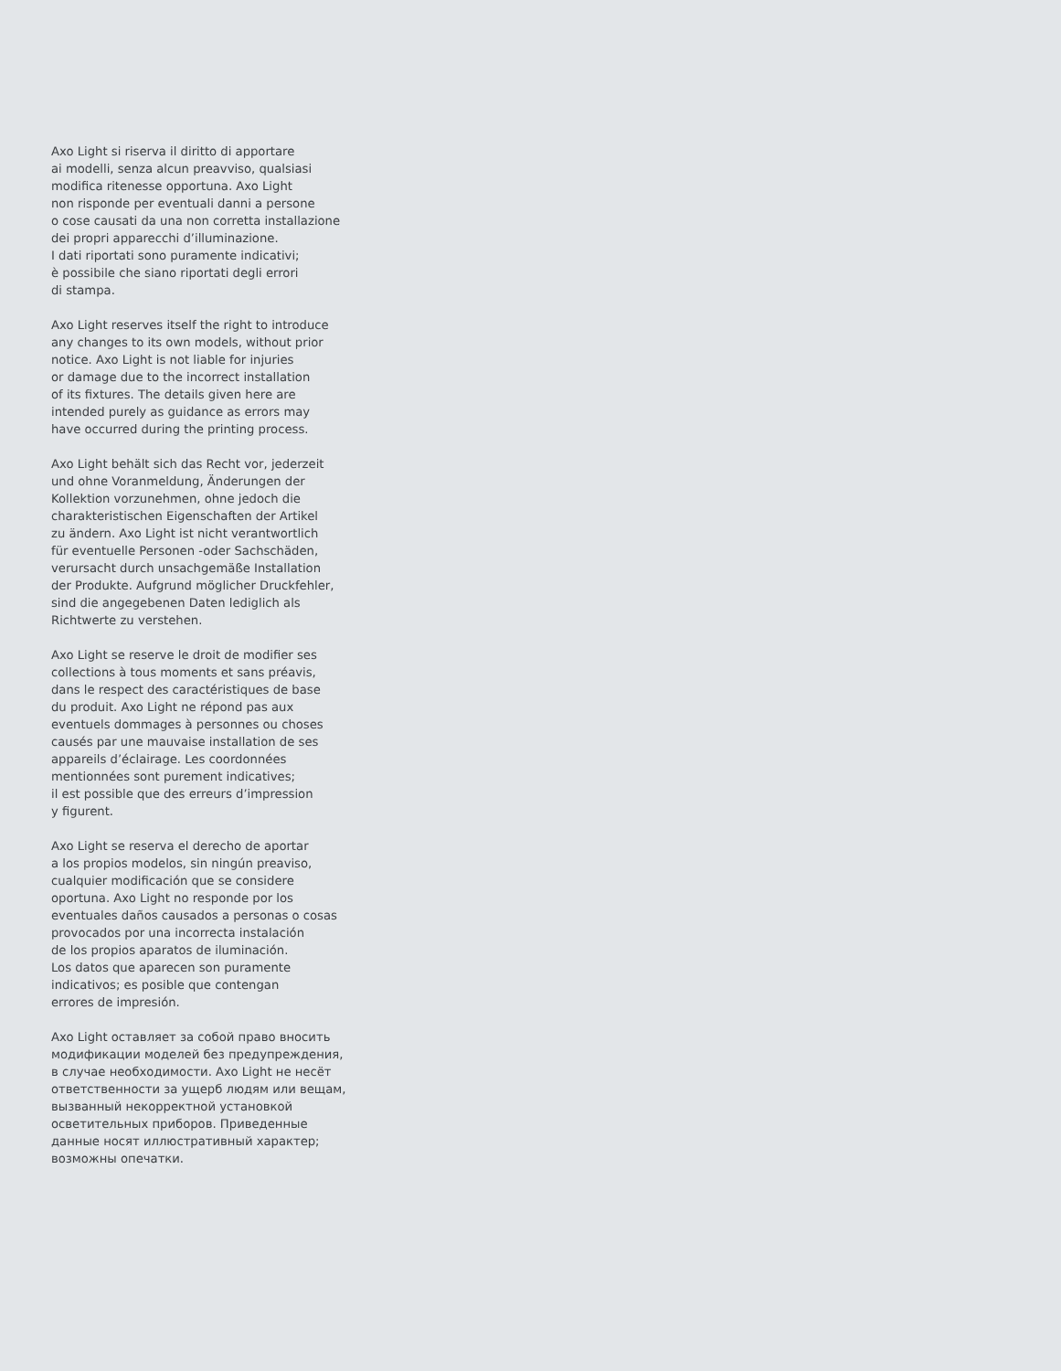Axo Light si riserva il diritto di apportare
ai modelli, senza alcun preavviso, qualsiasi
modifica ritenesse opportuna. Axo Light
non risponde per eventuali danni a persone
o cose causati da una non corretta installazione
dei propri apparecchi d’illuminazione.
I dati riportati sono puramente indicativi;
è possibile che siano riportati degli errori
di stampa.
Axo Light reserves itself the right to introduce
any changes to its own models, without prior
notice. Axo Light is not liable for injuries
or damage due to the incorrect installation
of its fixtures. The details given here are
intended purely as guidance as errors may
have occurred during the printing process.
Axo Light behält sich das Recht vor, jederzeit
und ohne Voranmeldung, Änderungen der
Kollektion vorzunehmen, ohne jedoch die
charakteristischen Eigenschaften der Artikel
zu ändern. Axo Light ist nicht verantwortlich
für eventuelle Personen -oder Sachschäden,
verursacht durch unsachgemäße Installation
der Produkte. Aufgrund möglicher Druckfehler,
sind die angegebenen Daten lediglich als
Richtwerte zu verstehen.
Axo Light se reserve le droit de modifier ses
collections à tous moments et sans préavis,
dans le respect des caractéristiques de base
du produit. Axo Light ne répond pas aux
eventuels dommages à personnes ou choses
causés par une mauvaise installation de ses
appareils d’éclairage. Les coordonnées
mentionnées sont purement indicatives;
il est possible que des erreurs d’impression
y figurent.
Axo Light se reserva el derecho de aportar
a los propios modelos, sin ningún preaviso,
cualquier modificación que se considere
oportuna. Axo Light no responde por los
eventuales daños causados a personas o cosas
provocados por una incorrecta instalación
de los propios aparatos de iluminación.
Los datos que aparecen son puramente
indicativos; es posible que contengan
errores de impresión.
Axo Light оставляет за собой право вносить
модификации моделей без предупреждения,
в случае необходимости. Axo Light не несёт
ответственности за ущерб людям или вещам,
вызванный некорректной установкой
осветительных приборов. Приведенные
данные носят иллюстративный характер;
возможны опечатки.